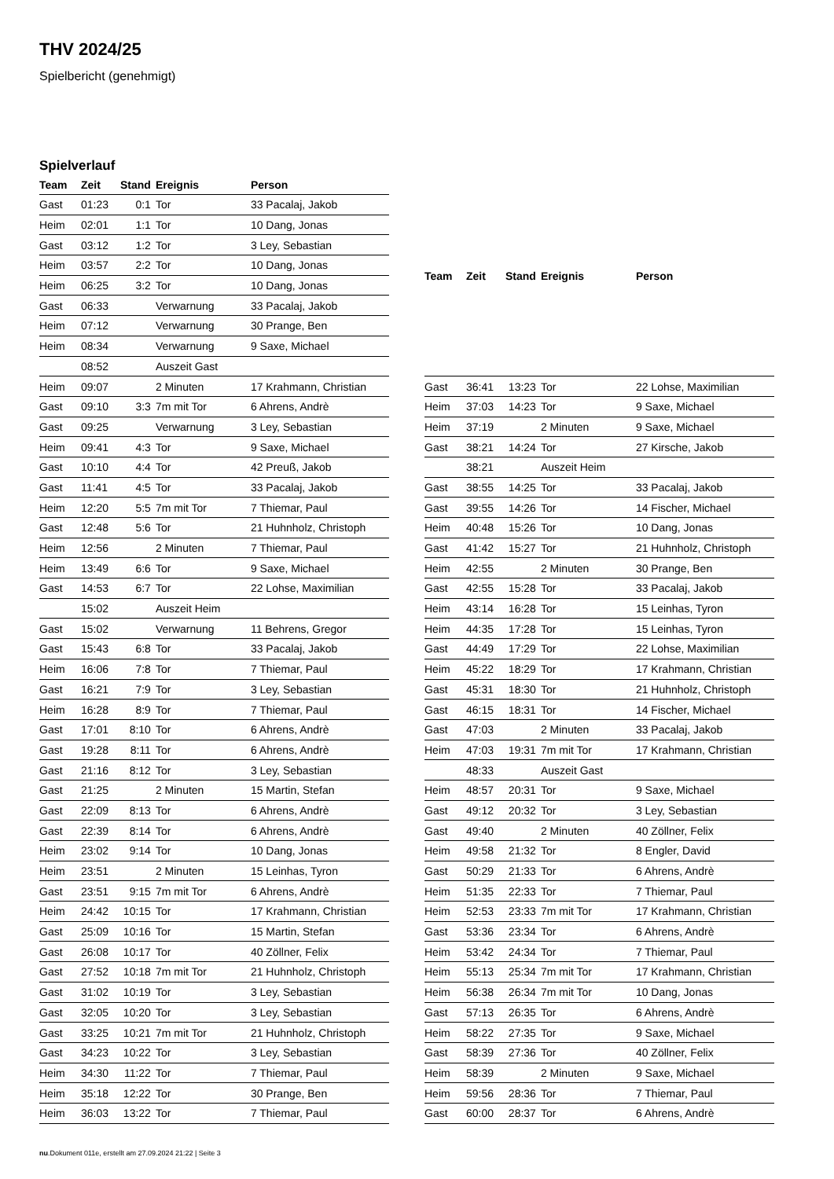THV 2024/25
Spielbericht (genehmigt)
Spielverlauf
| Team | Zeit | Stand | Ereignis | Person |
| --- | --- | --- | --- | --- |
| Gast | 01:23 | 0:1 | Tor | 33 Pacalaj, Jakob |
| Heim | 02:01 | 1:1 | Tor | 10 Dang, Jonas |
| Gast | 03:12 | 1:2 | Tor | 3 Ley, Sebastian |
| Heim | 03:57 | 2:2 | Tor | 10 Dang, Jonas |
| Heim | 06:25 | 3:2 | Tor | 10 Dang, Jonas |
| Gast | 06:33 | | Verwarnung | 33 Pacalaj, Jakob |
| Heim | 07:12 | | Verwarnung | 30 Prange, Ben |
| Heim | 08:34 | | Verwarnung | 9 Saxe, Michael |
| | 08:52 | | Auszeit Gast | |
| Heim | 09:07 | | 2 Minuten | 17 Krahmann, Christian |
| Gast | 09:10 | 3:3 | 7m mit Tor | 6 Ahrens, Andrè |
| Gast | 09:25 | | Verwarnung | 3 Ley, Sebastian |
| Heim | 09:41 | 4:3 | Tor | 9 Saxe, Michael |
| Gast | 10:10 | 4:4 | Tor | 42 Preuß, Jakob |
| Gast | 11:41 | 4:5 | Tor | 33 Pacalaj, Jakob |
| Heim | 12:20 | 5:5 | 7m mit Tor | 7 Thiemar, Paul |
| Gast | 12:48 | 5:6 | Tor | 21 Huhnholz, Christoph |
| Heim | 12:56 | | 2 Minuten | 7 Thiemar, Paul |
| Heim | 13:49 | 6:6 | Tor | 9 Saxe, Michael |
| Gast | 14:53 | 6:7 | Tor | 22 Lohse, Maximilian |
| | 15:02 | | Auszeit Heim | |
| Gast | 15:02 | | Verwarnung | 11 Behrens, Gregor |
| Gast | 15:43 | 6:8 | Tor | 33 Pacalaj, Jakob |
| Heim | 16:06 | 7:8 | Tor | 7 Thiemar, Paul |
| Gast | 16:21 | 7:9 | Tor | 3 Ley, Sebastian |
| Heim | 16:28 | 8:9 | Tor | 7 Thiemar, Paul |
| Gast | 17:01 | 8:10 | Tor | 6 Ahrens, Andrè |
| Gast | 19:28 | 8:11 | Tor | 6 Ahrens, Andrè |
| Gast | 21:16 | 8:12 | Tor | 3 Ley, Sebastian |
| Gast | 21:25 | | 2 Minuten | 15 Martin, Stefan |
| Gast | 22:09 | 8:13 | Tor | 6 Ahrens, Andrè |
| Gast | 22:39 | 8:14 | Tor | 6 Ahrens, Andrè |
| Heim | 23:02 | 9:14 | Tor | 10 Dang, Jonas |
| Heim | 23:51 | | 2 Minuten | 15 Leinhas, Tyron |
| Gast | 23:51 | 9:15 | 7m mit Tor | 6 Ahrens, Andrè |
| Heim | 24:42 | 10:15 | Tor | 17 Krahmann, Christian |
| Gast | 25:09 | 10:16 | Tor | 15 Martin, Stefan |
| Gast | 26:08 | 10:17 | Tor | 40 Zöllner, Felix |
| Gast | 27:52 | 10:18 | 7m mit Tor | 21 Huhnholz, Christoph |
| Gast | 31:02 | 10:19 | Tor | 3 Ley, Sebastian |
| Gast | 32:05 | 10:20 | Tor | 3 Ley, Sebastian |
| Gast | 33:25 | 10:21 | 7m mit Tor | 21 Huhnholz, Christoph |
| Gast | 34:23 | 10:22 | Tor | 3 Ley, Sebastian |
| Heim | 34:30 | 11:22 | Tor | 7 Thiemar, Paul |
| Heim | 35:18 | 12:22 | Tor | 30 Prange, Ben |
| Heim | 36:03 | 13:22 | Tor | 7 Thiemar, Paul |
| Team | Zeit | Stand | Ereignis | Person |
| --- | --- | --- | --- | --- |
| Gast | 36:41 | 13:23 | Tor | 22 Lohse, Maximilian |
| Heim | 37:03 | 14:23 | Tor | 9 Saxe, Michael |
| Heim | 37:19 | | 2 Minuten | 9 Saxe, Michael |
| Gast | 38:21 | 14:24 | Tor | 27 Kirsche, Jakob |
| | 38:21 | | Auszeit Heim | |
| Gast | 38:55 | 14:25 | Tor | 33 Pacalaj, Jakob |
| Gast | 39:55 | 14:26 | Tor | 14 Fischer, Michael |
| Heim | 40:48 | 15:26 | Tor | 10 Dang, Jonas |
| Gast | 41:42 | 15:27 | Tor | 21 Huhnholz, Christoph |
| Heim | 42:55 | | 2 Minuten | 30 Prange, Ben |
| Gast | 42:55 | 15:28 | Tor | 33 Pacalaj, Jakob |
| Heim | 43:14 | 16:28 | Tor | 15 Leinhas, Tyron |
| Heim | 44:35 | 17:28 | Tor | 15 Leinhas, Tyron |
| Gast | 44:49 | 17:29 | Tor | 22 Lohse, Maximilian |
| Heim | 45:22 | 18:29 | Tor | 17 Krahmann, Christian |
| Gast | 45:31 | 18:30 | Tor | 21 Huhnholz, Christoph |
| Gast | 46:15 | 18:31 | Tor | 14 Fischer, Michael |
| Gast | 47:03 | | 2 Minuten | 33 Pacalaj, Jakob |
| Heim | 47:03 | 19:31 | 7m mit Tor | 17 Krahmann, Christian |
| | 48:33 | | Auszeit Gast | |
| Heim | 48:57 | 20:31 | Tor | 9 Saxe, Michael |
| Gast | 49:12 | 20:32 | Tor | 3 Ley, Sebastian |
| Gast | 49:40 | | 2 Minuten | 40 Zöllner, Felix |
| Heim | 49:58 | 21:32 | Tor | 8 Engler, David |
| Gast | 50:29 | 21:33 | Tor | 6 Ahrens, Andrè |
| Heim | 51:35 | 22:33 | Tor | 7 Thiemar, Paul |
| Heim | 52:53 | 23:33 | 7m mit Tor | 17 Krahmann, Christian |
| Gast | 53:36 | 23:34 | Tor | 6 Ahrens, Andrè |
| Heim | 53:42 | 24:34 | Tor | 7 Thiemar, Paul |
| Heim | 55:13 | 25:34 | 7m mit Tor | 17 Krahmann, Christian |
| Heim | 56:38 | 26:34 | 7m mit Tor | 10 Dang, Jonas |
| Gast | 57:13 | 26:35 | Tor | 6 Ahrens, Andrè |
| Heim | 58:22 | 27:35 | Tor | 9 Saxe, Michael |
| Gast | 58:39 | 27:36 | Tor | 40 Zöllner, Felix |
| Heim | 58:39 | | 2 Minuten | 9 Saxe, Michael |
| Heim | 59:56 | 28:36 | Tor | 7 Thiemar, Paul |
| Gast | 60:00 | 28:37 | Tor | 6 Ahrens, Andrè |
nu.Dokument 011e, erstellt am 27.09.2024 21:22 | Seite 3